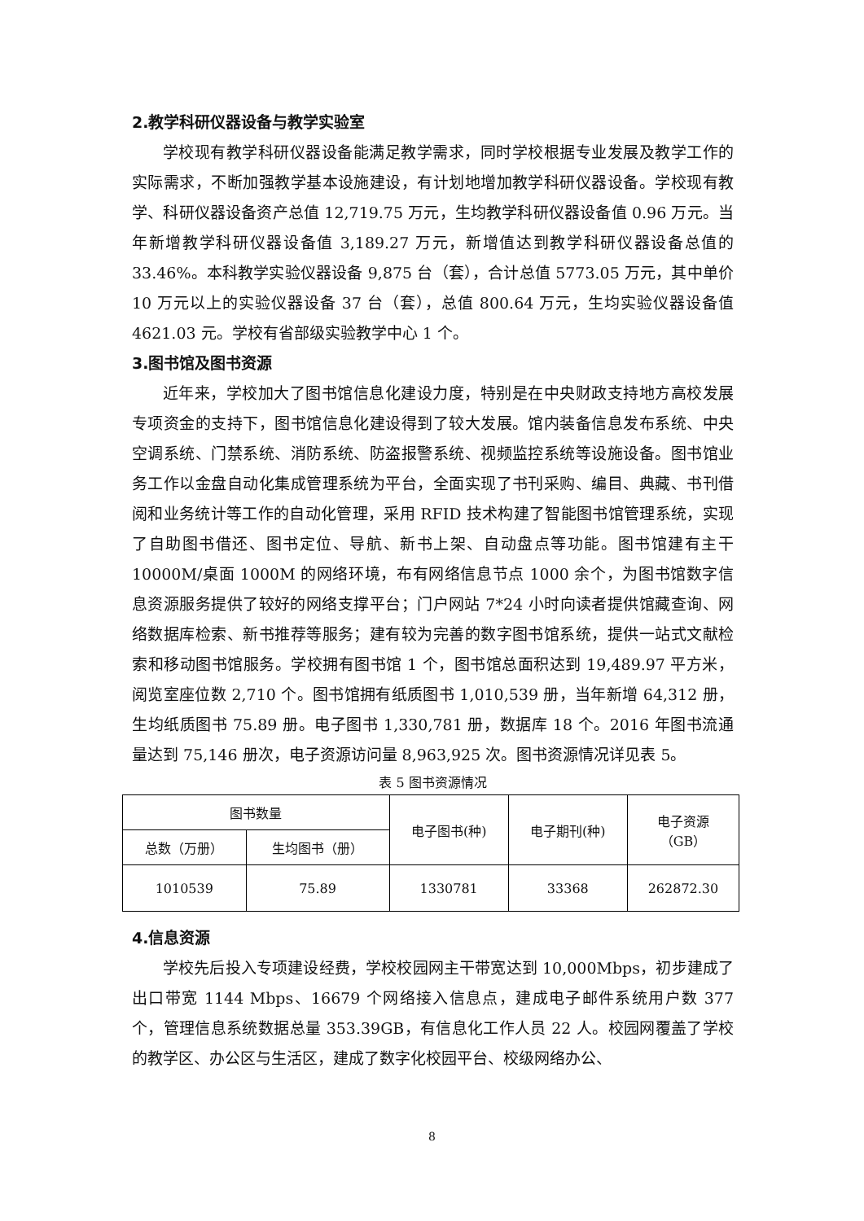2.教学科研仪器设备与教学实验室
学校现有教学科研仪器设备能满足教学需求，同时学校根据专业发展及教学工作的实际需求，不断加强教学基本设施建设，有计划地增加教学科研仪器设备。学校现有教学、科研仪器设备资产总值 12,719.75 万元，生均教学科研仪器设备值 0.96 万元。当年新增教学科研仪器设备值 3,189.27 万元，新增值达到教学科研仪器设备总值的 33.46%。本科教学实验仪器设备 9,875 台（套），合计总值 5773.05 万元，其中单价 10 万元以上的实验仪器设备 37 台（套），总值 800.64 万元，生均实验仪器设备值 4621.03 元。学校有省部级实验教学中心 1 个。
3.图书馆及图书资源
近年来，学校加大了图书馆信息化建设力度，特别是在中央财政支持地方高校发展专项资金的支持下，图书馆信息化建设得到了较大发展。馆内装备信息发布系统、中央空调系统、门禁系统、消防系统、防盗报警系统、视频监控系统等设施设备。图书馆业务工作以金盘自动化集成管理系统为平台，全面实现了书刊采购、编目、典藏、书刊借阅和业务统计等工作的自动化管理，采用 RFID 技术构建了智能图书馆管理系统，实现了自助图书借还、图书定位、导航、新书上架、自动盘点等功能。图书馆建有主干 10000M/桌面 1000M 的网络环境，布有网络信息节点 1000 余个，为图书馆数字信息资源服务提供了较好的网络支撑平台；门户网站 7*24 小时向读者提供馆藏查询、网络数据库检索、新书推荐等服务；建有较为完善的数字图书馆系统，提供一站式文献检索和移动图书馆服务。学校拥有图书馆 1 个，图书馆总面积达到 19,489.97 平方米，阅览室座位数 2,710 个。图书馆拥有纸质图书 1,010,539 册，当年新增 64,312 册，生均纸质图书 75.89 册。电子图书 1,330,781 册，数据库 18 个。2016 年图书流通量达到 75,146 册次，电子资源访问量 8,963,925 次。图书资源情况详见表 5。
表 5 图书资源情况
| 图书数量 | | 电子图书(种) | 电子期刊(种) | 电子资源 （GB） |
| --- | --- | --- | --- | --- |
| 总数（万册） | 生均图书（册） | | | |
| 1010539 | 75.89 | 1330781 | 33368 | 262872.30 |
4.信息资源
学校先后投入专项建设经费，学校校园网主干带宽达到 10,000Mbps，初步建成了出口带宽 1144 Mbps、16679 个网络接入信息点，建成电子邮件系统用户数 377 个，管理信息系统数据总量 353.39GB，有信息化工作人员 22 人。校园网覆盖了学校的教学区、办公区与生活区，建成了数字化校园平台、校级网络办公、
8